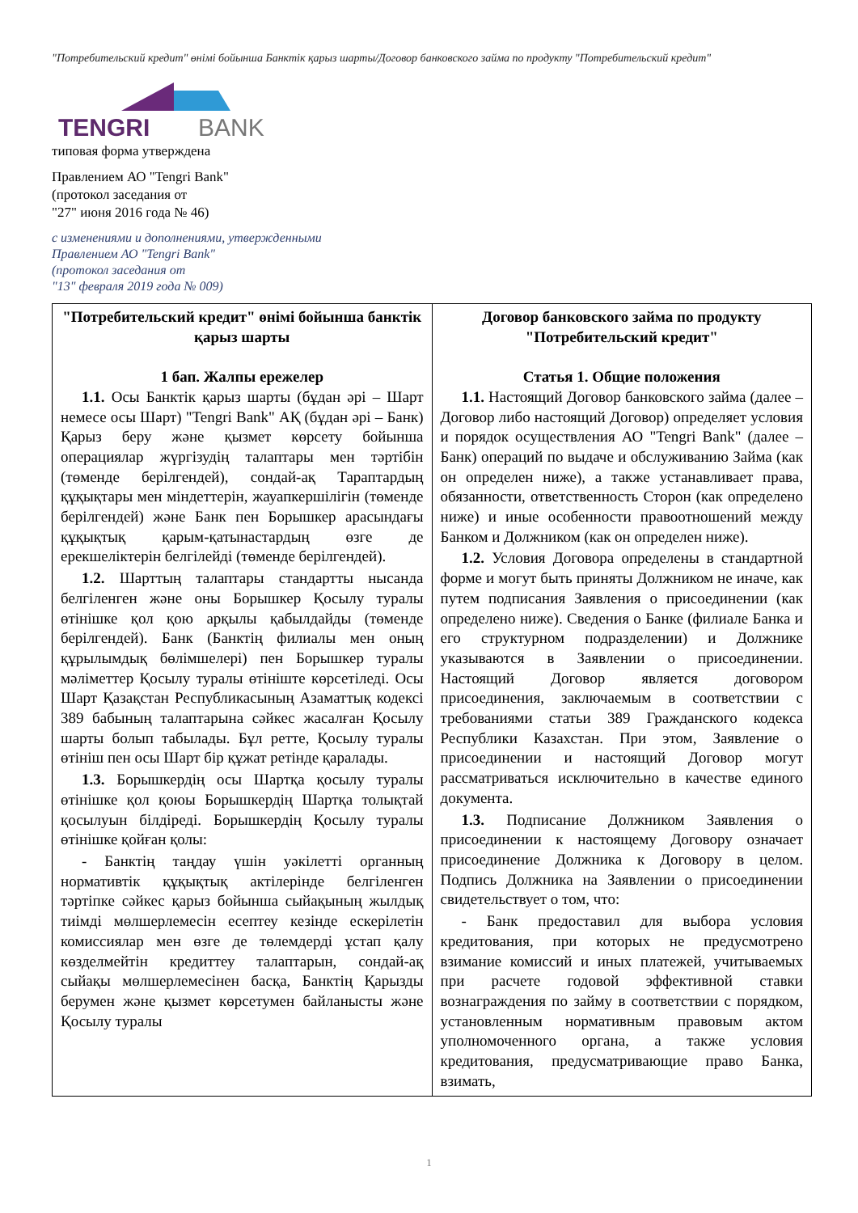"Потребительский кредит" өнімі бойынша Банктік қарыз шарты/Договор банковского займа по продукту "Потребительский кредит"
TENGRI
BANK
типовая форма утверждена
Правлением АО "Tengri Bank"
(протокол заседания от
"27" июня 2016 года № 46)
с изменениями и дополнениями, утвержденными
Правлением АО "Tengri Bank"
(протокол заседания от
"13" февраля 2019 года № 009)
| "Потребительский кредит" өнімі бойынша банктік қарыз шарты 1 бап. Жалпы ережелер 1.1. Осы Банктік қарыз шарты (бұдан әрі – Шарт немесе осы Шарт) "Tengri Bank" АҚ (бұдан әрі – Банк) Қарыз беру және қызмет көрсету бойынша операциялар жүргізудің талаптары мен тәртібін (төменде берілгендей), сондай-ақ Тараптардың құқықтары мен міндеттерін, жауапкершілігін (төменде берілгендей) және Банк пен Борышкер арасындағы құқықтық қарым-қатынастардың өзге де ерекшеліктерін белгілейді (төменде берілгендей). 1.2. Шарттың талаптары стандартты нысанда белгіленген және оны Борышкер Қосылу туралы өтінішке қол қою арқылы қабылдайды (төменде берілгендей). Банк (Банктің филиалы мен оның құрылымдық бөлімшелері) пен Борышкер туралы мәліметтер Қосылу туралы өтініште көрсетіледі. Осы Шарт Қазақстан Республикасының Азаматтық кодексі 389 бабының талаптарына сәйкес жасалған Қосылу шарты болып табылады. Бұл ретте, Қосылу туралы өтініш пен осы Шарт бір құжат ретінде қаралады. 1.3. Борышкердің осы Шартқа қосылу туралы өтінішке қол қоюы Борышкердің Шартқа толықтай қосылуын білдіреді. Борышкердің Қосылу туралы өтінішке қойған қолы: - Банктің таңдау үшін уәкілетті органның нормативтік құқықтық актілерінде белгіленген тәртіпке сәйкес қарыз бойынша сыйақының жылдық тиімді мөлшерлемесін есептеу кезінде ескерілетін комиссиялар мен өзге де төлемдерді ұстап қалу көзделмейтін кредиттеу талаптарын, сондай-ақ сыйақы мөлшерлемесінен басқа, Банктің Қарызды берумен және қызмет көрсетумен байланысты және Қосылу туралы | Договор банковского займа по продукту "Потребительский кредит" Статья 1. Общие положения 1.1. Настоящий Договор банковского займа (далее – Договор либо настоящий Договор) определяет условия и порядок осуществления АО "Tengri Bank" (далее – Банк) операций по выдаче и обслуживанию Займа (как он определен ниже), а также устанавливает права, обязанности, ответственность Сторон (как определено ниже) и иные особенности правоотношений между Банком и Должником (как он определен ниже). 1.2. Условия Договора определены в стандартной форме и могут быть приняты Должником не иначе, как путем подписания Заявления о присоединении (как определено ниже). Сведения о Банке (филиале Банка и его структурном подразделении) и Должнике указываются в Заявлении о присоединении. Настоящий Договор является договором присоединения, заключаемым в соответствии с требованиями статьи 389 Гражданского кодекса Республики Казахстан. При этом, Заявление о присоединении и настоящий Договор могут рассматриваться исключительно в качестве единого документа. 1.3. Подписание Должником Заявления о присоединении к настоящему Договору означает присоединение Должника к Договору в целом. Подпись Должника на Заявлении о присоединении свидетельствует о том, что: - Банк предоставил для выбора условия кредитования, при которых не предусмотрено взимание комиссий и иных платежей, учитываемых при расчете годовой эффективной ставки вознаграждения по займу в соответствии с порядком, установленным нормативным правовым актом уполномоченного органа, а также условия кредитования, предусматривающие право Банка, взимать, |
1